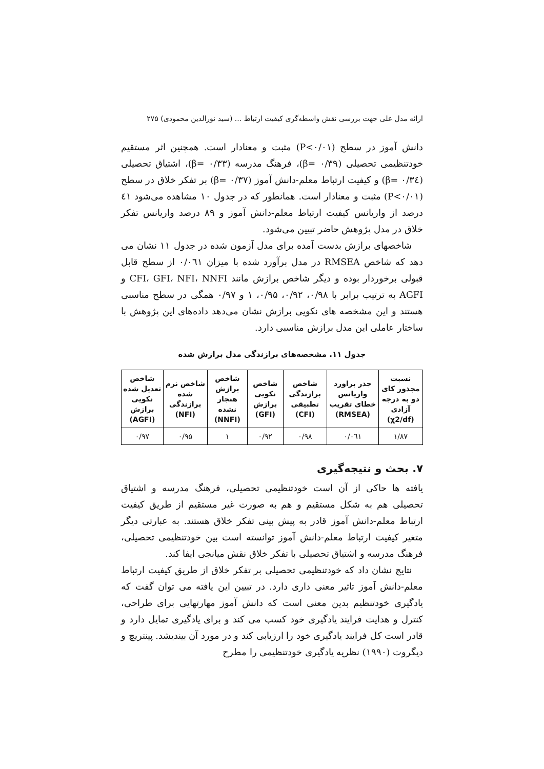ارائه مدل علی جهت بررسی نقش واسطه‌گری کیفیت ارتباط ... (سید نورالدین محمودی) ۲۷۵
دانش آموز در سطح (P<۰/۰۱) مثبت و معنادار است. همچنین اثر مستقیم خودتنظیمی تحصیلی (β= ۰/۳۹)، فرهنگ مدرسه (β= ۰/۳۳)، اشتیاق تحصیلی (β= ۰/۳٤) و کیفیت ارتباط معلم-دانش آموز (β= ۰/۳۷) بر تفکر خلاق در سطح (P<۰/۰۱) مثبت و معنادار است. همانطور که در جدول ۱۰ مشاهده می‌شود ٤۱ درصد از واریانس کیفیت ارتباط معلم-دانش آموز و ۸۹ درصد واریانس تفکر خلاق در مدل پژوهش حاضر تبیین می‌شود.
شاخصهای برازش بدست آمده برای مدل آزمون شده در جدول ۱۱ نشان می دهد که شاخص RMSEA در مدل برآورد شده با میزان ۰/۰٦۱ از سطح قابل قبولی برخوردار بوده و دیگر شاخص برازش مانند CFI، GFI، NFI، NNFI و AGFI به ترتیب برابر با ۰/۹۸، ۰/۹۲، ۰/۹۵، ۱ و ۰/۹۷ همگی در سطح مناسبی هستند و این مشخصه های نکویی برازش نشان می‌دهد داده‌های این پژوهش با ساختار عاملی این مدل برازش مناسبی دارد.
جدول ۱۱. مشخصه‌های برازندگی مدل برازش شده
| نسبت مجذور کای دو به درجه آزادی (χ2/df) | جذر براورد واریانس خطای تقریب (RMSEA) | شاخص برازندگی تطبیقی (CFI) | شاخص نکویی برازش (GFI) | شاخص برازش هنجار نشده (NNFI) | شاخص نرم شده برازندگی (NFI) | شاخص تعدیل شده نکویی برازش (AGFI) |
| --- | --- | --- | --- | --- | --- | --- |
| ۱/۸۷ | ۰/۰٦۱ | ۰/۹۸ | ۰/۹۲ | ۱ | ۰/۹۵ | ۰/۹۷ |
۷. بحث و نتیجه‌گیری
یافته ها حاکی از آن است خودتنظیمی تحصیلی، فرهنگ مدرسه و اشتیاق تحصیلی هم به شکل مستقیم و هم به صورت غیر مستقیم از طریق کیفیت ارتباط معلم-دانش آموز قادر به پیش بینی تفکر خلاق هستند. به عبارتی دیگر متغیر کیفیت ارتباط معلم-دانش آموز توانسته است بین خودتنظیمی تحصیلی، فرهنگ مدرسه و اشتیاق تحصیلی با تفکر خلاق نقش میانجی ایفا کند.
نتایج نشان داد که خودتنظیمی تحصیلی بر تفکر خلاق از طریق کیفیت ارتباط معلم-دانش آموز تاثیر معنی داری دارد. در تبیین این یافته می توان گفت که یادگیری خودتنظیم بدین معنی است که دانش آموز مهارتهایی برای طراحی، کنترل و هدایت فرایند یادگیری خود کسب می کند و برای یادگیری تمایل دارد و قادر است کل فرایند یادگیری خود را ارزیابی کند و در مورد آن بیندیشد. پینتریچ و دیگروت (۱۹۹۰) نظریه یادگیری خودتنظیمی را مطرح